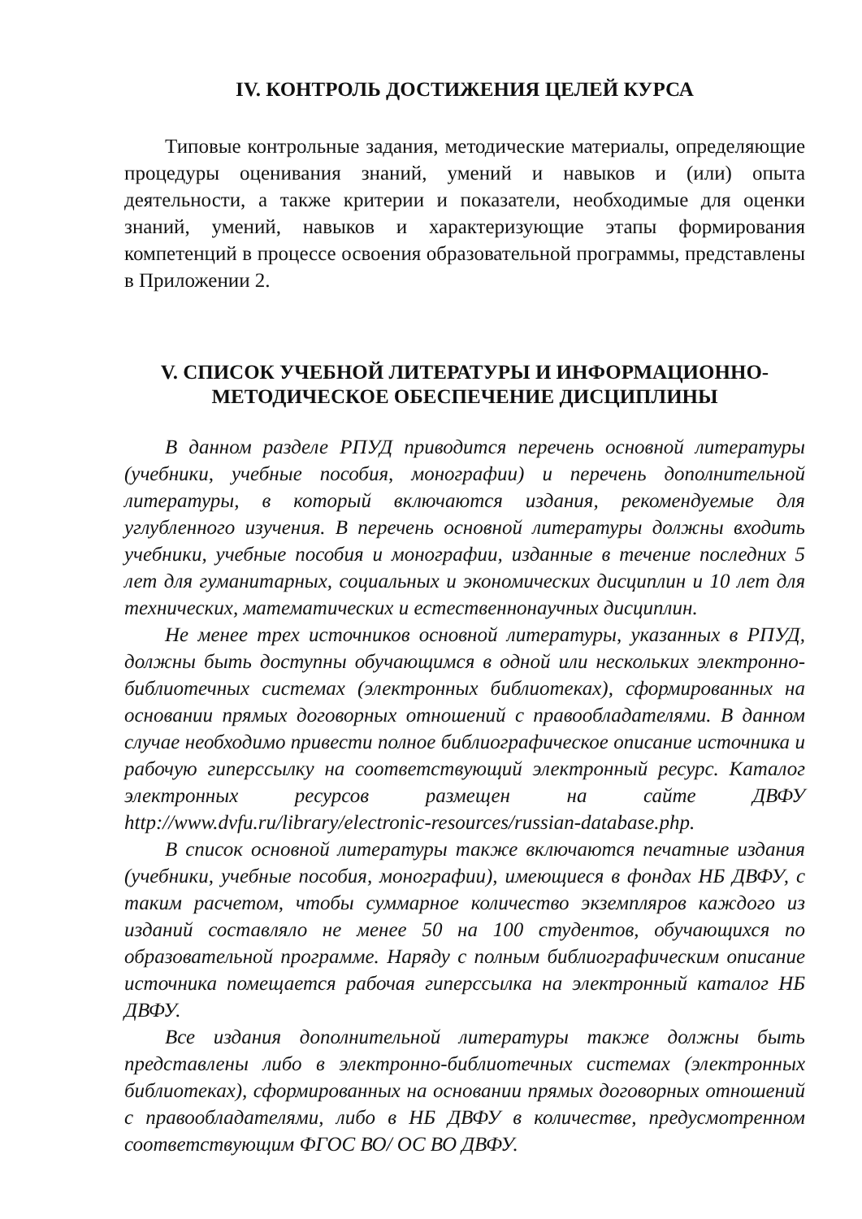IV. КОНТРОЛЬ ДОСТИЖЕНИЯ ЦЕЛЕЙ КУРСА
Типовые контрольные задания, методические материалы, определяющие процедуры оценивания знаний, умений и навыков и (или) опыта деятельности, а также критерии и показатели, необходимые для оценки знаний, умений, навыков и характеризующие этапы формирования компетенций в процессе освоения образовательной программы, представлены в Приложении 2.
V. СПИСОК УЧЕБНОЙ ЛИТЕРАТУРЫ И ИНФОРМАЦИОННО-
МЕТОДИЧЕСКОЕ ОБЕСПЕЧЕНИЕ ДИСЦИПЛИНЫ
В данном разделе РПУД приводится перечень основной литературы (учебники, учебные пособия, монографии) и перечень дополнительной литературы, в который включаются издания, рекомендуемые для углубленного изучения. В перечень основной литературы должны входить учебники, учебные пособия и монографии, изданные в течение последних 5 лет для гуманитарных, социальных и экономических дисциплин и 10 лет для технических, математических и естественнонаучных дисциплин.
Не менее трех источников основной литературы, указанных в РПУД, должны быть доступны обучающимся в одной или нескольких электронно-библиотечных системах (электронных библиотеках), сформированных на основании прямых договорных отношений с правообладателями. В данном случае необходимо привести полное библиографическое описание источника и рабочую гиперссылку на соответствующий электронный ресурс. Каталог электронных ресурсов размещен на сайте ДВФУ http://www.dvfu.ru/library/electronic-resources/russian-database.php.
В список основной литературы также включаются печатные издания (учебники, учебные пособия, монографии), имеющиеся в фондах НБ ДВФУ, с таким расчетом, чтобы суммарное количество экземпляров каждого из изданий составляло не менее 50 на 100 студентов, обучающихся по образовательной программе. Наряду с полным библиографическим описание источника помещается рабочая гиперссылка на электронный каталог НБ ДВФУ.
Все издания дополнительной литературы также должны быть представлены либо в электронно-библиотечных системах (электронных библиотеках), сформированных на основании прямых договорных отношений с правообладателями, либо в НБ ДВФУ в количестве, предусмотренном соответствующим ФГОС ВО/ ОС ВО ДВФУ.